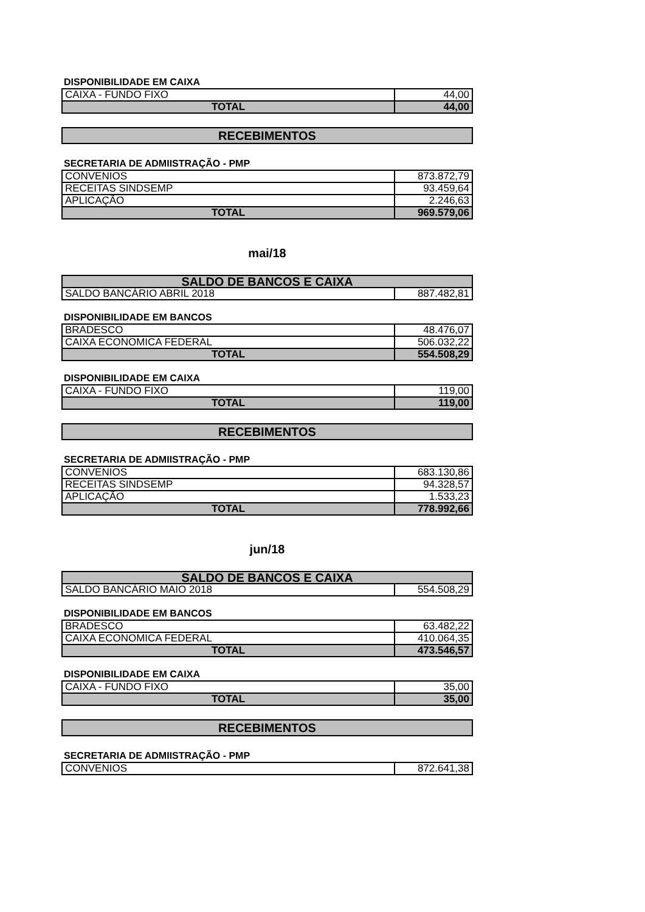DISPONIBILIDADE EM CAIXA
| CAIXA - FUNDO FIXO | 44,00 |
| TOTAL | 44,00 |
RECEBIMENTOS
SECRETARIA DE ADMIISTRAÇÃO - PMP
| CONVENIOS | 873.872,79 |
| RECEITAS SINDSEMP | 93.459,64 |
| APLICAÇÃO | 2.246,63 |
| TOTAL | 969.579,06 |
mai/18
| SALDO DE BANCOS E CAIXA | |
| SALDO BANCÁRIO ABRIL 2018 | 887.482,81 |
DISPONIBILIDADE EM BANCOS
| BRADESCO | 48.476,07 |
| CAIXA ECONOMICA FEDERAL | 506.032,22 |
| TOTAL | 554.508,29 |
DISPONIBILIDADE EM CAIXA
| CAIXA - FUNDO FIXO | 119,00 |
| TOTAL | 119,00 |
RECEBIMENTOS
SECRETARIA DE ADMIISTRAÇÃO - PMP
| CONVENIOS | 683.130,86 |
| RECEITAS SINDSEMP | 94.328,57 |
| APLICAÇÃO | 1.533,23 |
| TOTAL | 778.992,66 |
jun/18
| SALDO DE BANCOS E CAIXA | |
| SALDO BANCÁRIO MAIO 2018 | 554.508,29 |
DISPONIBILIDADE EM BANCOS
| BRADESCO | 63.482,22 |
| CAIXA ECONOMICA FEDERAL | 410.064,35 |
| TOTAL | 473.546,57 |
DISPONIBILIDADE EM CAIXA
| CAIXA - FUNDO FIXO | 35,00 |
| TOTAL | 35,00 |
RECEBIMENTOS
SECRETARIA DE ADMIISTRAÇÃO - PMP
| CONVENIOS | 872.641,38 |